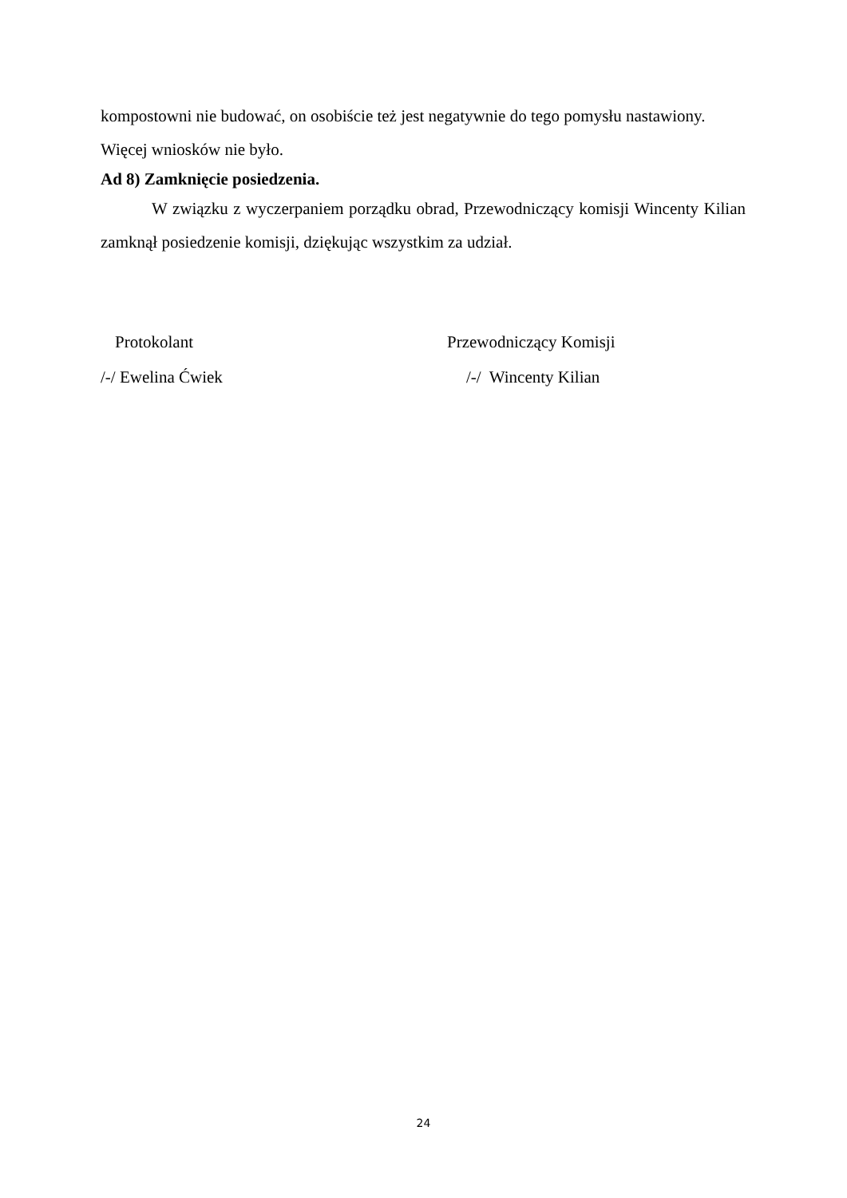kompostowni nie budować, on osobiście też jest negatywnie do tego pomysłu nastawiony.
Więcej wniosków nie było.
Ad 8) Zamknięcie posiedzenia.
W związku z wyczerpaniem porządku obrad, Przewodniczący komisji Wincenty Kilian zamknął posiedzenie komisji, dziękując wszystkim za udział.
Protokolant
/-/ Ewelina Ćwiek
Przewodniczący Komisji
/-/ Wincenty Kilian
24